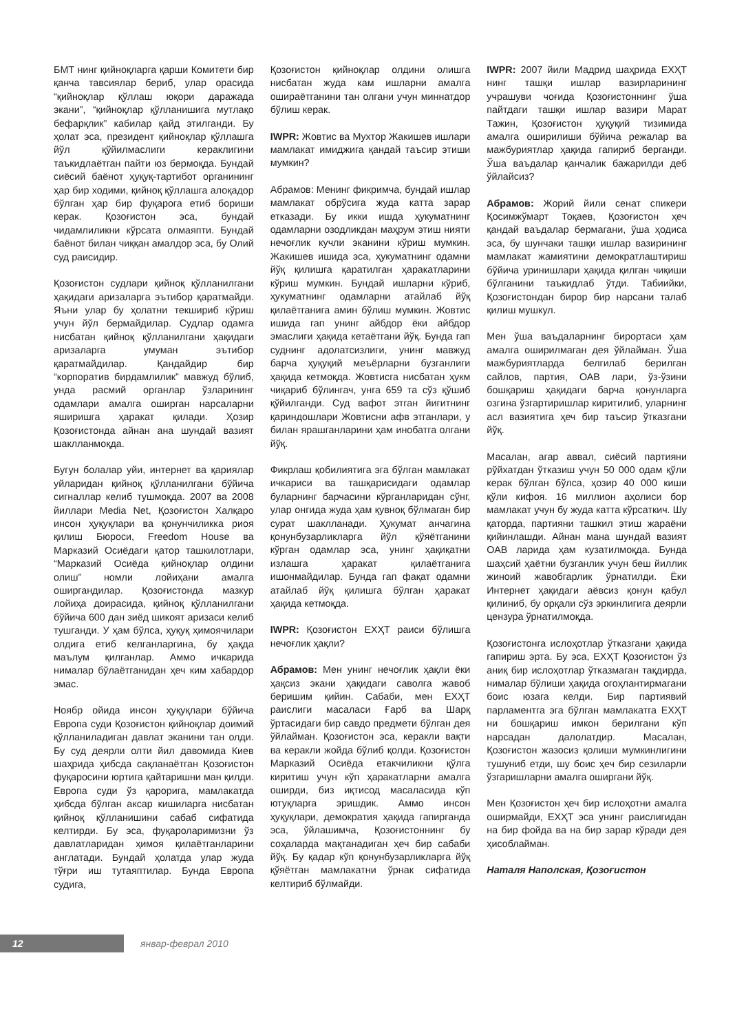БМТ нинг қийноқларга қарши Комитети бир қанча тавсиялар бериб, улар орасида “қийноқлар қўллаш юқори даражада экани”, “қийноқлар қўлланишига мутлақо бефарқлик” кабилар қайд этилганди. Бу ҳолат эса, президент қийноқлар қўллашга йўл қўйилмаслиги кераклигини таъкидлаётган пайти юз бермоқда. Бундай сиёсий баёнот ҳуқуқ-тартибот органининг ҳар бир ходими, қийноқ қўллашга алоқадор бўлган ҳар бир фуқарога етиб бориши керак. Қозоғистон эса, бундай чидамлиликни кўрсата олмаяпти. Бундай баёнот билан чиққан амалдор эса, бу Олий суд раисидир.
Қозоғистон судлари қийноқ қўлланилгани ҳақидаги аризаларга эътибор қаратмайди. Яъни улар бу ҳолатни текшириб кўриш учун йўл бермайдилар. Судлар одамга нисбатан қийноқ қўлланилгани ҳақидаги аризаларга умуман эътибор қаратмайдилар. Қандайдир бир “корпоратив бирдамлилик” мавжуд бўлиб, унда расмий органлар ўзларининг одамлари амалга оширган нарсаларни яширишга ҳаракат қилади. Ҳозир Қозоғистонда айнан ана шундай вазият шаклланмоқда.
Бугун болалар уйи, интернет ва қариялар уйларидан қийноқ қўлланилгани бўйича сигналлар келиб тушмоқда. 2007 ва 2008 йиллари Media Net, Қозоғистон Халқаро инсон ҳуқуқлари ва қонунчиликка риоя қилиш Бюроси, Freedom House ва Марказий Осиёдаги қатор ташкилотлари, “Марказий Осиёда қийноқлар олдини олиш” номли лойиҳани амалга оширгандилар. Қозоғистонда мазкур лойиҳа доирасида, қийноқ қўлланилгани бўйича 600 дан зиёд шикоят аризаси келиб тушганди. У ҳам бўлса, ҳуқуқ ҳимоячилари олдига етиб келганларгина, бу ҳақда маълум қилганлар. Аммо ичкарида нималар бўлаётганидан ҳеч ким хабардор эмас.
Ноябр ойида инсон ҳуқуқлари бўйича Европа суди Қозоғистон қийноқлар доимий қўлланиладиган давлат эканини тан олди. Бу суд деярли олти йил давомида Киев шаҳрида ҳибсда сақланаётган Қозоғистон фуқаросини юртига қайтаришни ман қилди. Европа суди ўз қарорига, мамлакатда ҳибсда бўлган аксар кишиларга нисбатан қийноқ қўлланишини сабаб сифатида келтирди. Бу эса, фуқароларимизни ўз давлатларидан ҳимоя қилаётганларини англатади. Бундай ҳолатда улар жуда тўғри иш тутаяптилар. Бунда Европа судига,
Қозоғистон қийноқлар олдини олишга нисбатан жуда кам ишларни амалга ошираётганини тан олгани учун миннатдор бўлиш керак.
IWPR: Жовтис ва Мухтор Жакишев ишлари мамлакат имиджига қандай таъсир этиши мумкин?
Абрамов: Менинг фикримча, бундай ишлар мамлакат обрўсига жуда катта зарар етказади. Бу икки ишда ҳукуматнинг одамларни озодликдан маҳрум этиш нияти нечоғлик кучли эканини кўриш мумкин. Жакишев ишида эса, ҳукуматнинг одамни йўқ қилишга қаратилган ҳаракатларини кўриш мумкин. Бундай ишларни кўриб, ҳукуматнинг одамларни атайлаб йўқ қилаётганига амин бўлиш мумкин. Жовтис ишида гап унинг айбдор ёки айбдор эмаслиги ҳақида кетаётгани йўқ. Бунда гап суднинг адолатсизлиги, унинг мавжуд барча ҳуқуқий меъёрларни бузганлиги ҳақида кетмоқда. Жовтисга нисбатан ҳукм чиқариб бўлингач, унга 659 та сўз қўшиб қўйилганди. Суд вафот этган йигитнинг қариндошлари Жовтисни афв этганлари, у билан ярашганларини ҳам инобатга олгани йўқ.
Фикрлаш қобилиятига эга бўлган мамлакат ичкариси ва ташқарисидаги одамлар буларнинг барчасини кўрганларидан сўнг, улар онгида жуда ҳам қувноқ бўлмаган бир сурат шаклланади. Ҳукумат анчагина қонунбузарликларга йўл қўяётганини кўрган одамлар эса, унинг ҳақиқатни излашга ҳаракат қилаётганига ишонмайдилар. Бунда гап фақат одамни атайлаб йўқ қилишга бўлган ҳаракат ҳақида кетмоқда.
IWPR: Қозоғистон ЕХҲТ раиси бўлишга нечоғлик ҳақли?
Абрамов: Мен унинг нечоғлик ҳақли ёки ҳақсиз экани ҳақидаги саволга жавоб беришим қийин. Сабаби, мен ЕХҲТ раислиги масаласи Ғарб ва Шарқ ўртасидаги бир савдо предмети бўлган дея ўйлайман. Қозоғистон эса, керакли вақти ва керакли жойда бўлиб қолди. Қозоғистон Марказий Осиёда етакчиликни қўлга киритиш учун кўп ҳаракатларни амалга оширди, биз иқтисод масаласида кўп ютуқларга эришдик. Аммо инсон ҳуқуқлари, демократия ҳақида гапирганда эса, ўйлашимча, Қозоғистоннинг бу соҳаларда мақтанадиган ҳеч бир сабаби йўқ. Бу қадар кўп қонунбузарликларга йўқ қўяётган мамлакатни ўрнак сифатида келтириб бўлмайди.
IWPR: 2007 йили Мадрид шаҳрида ЕХҲТ нинг ташқи ишлар вазирларининг учрашуви чоғида Қозоғистоннинг ўша пайтдаги ташқи ишлар вазири Марат Тажин, Қозоғистон ҳуқуқий тизимида амалга оширилиши бўйича режалар ва мажбуриятлар ҳақида гапириб берганди. Ўша ваъдалар қанчалик бажарилди деб ўйлайсиз?
Абрамов: Жорий йили сенат спикери Қосимжўмарт Тоқаев, Қозоғистон ҳеч қандай ваъдалар бермагани, ўша ҳодиса эса, бу шунчаки ташқи ишлар вазирининг мамлакат жамиятини демократлаштириш бўйича уринишлари ҳақида қилган чиқиши бўлганини таъкидлаб ўтди. Табиийки, Қозоғистондан бирор бир нарсани талаб қилиш мушкул.
Мен ўша ваъдаларнинг бирортаси ҳам амалга оширилмаган дея ўйлайман. Ўша мажбуриятларда белгилаб берилган сайлов, партия, ОАВ лари, ўз-ўзини бошқариш ҳақидаги барча қонунларга озгина ўзгартиришлар киритилиб, уларнинг асл вазиятига ҳеч бир таъсир ўтказгани йўқ.
Масалан, агар аввал, сиёсий партияни рўйхатдан ўтказиш учун 50 000 одам қўли керак бўлган бўлса, ҳозир 40 000 киши қўли кифоя. 16 миллион аҳолиси бор мамлакат учун бу жуда катта кўрсаткич. Шу қаторда, партияни ташкил этиш жараёни қийинлашди. Айнан мана шундай вазият ОАВ ларида ҳам кузатилмоқда. Бунда шаҳсий ҳаётни бузганлик учун беш йиллик жиноий жавобгарлик ўрнатилди. Ёки Интернет ҳақидаги аёвсиз қонун қабул қилиниб, бу орқали сўз эркинлигига деярли цензура ўрнатилмоқда.
Қозоғистонга ислоҳотлар ўтказгани ҳақида гапириш эрта. Бу эса, ЕХҲТ Қозоғистон ўз аниқ бир ислоҳотлар ўтказмаган тақдирда, нималар бўлиши ҳақида огоҳлантирмагани боис юзага келди. Бир партиявий парламентга эга бўлган мамлакатга ЕХҲТ ни бошқариш имкон берилгани кўп нарсадан далолатдир. Масалан, Қозоғистон жазосиз қолиши мумкинлигини тушуниб етди, шу боис ҳеч бир сезиларли ўзгаришларни амалга оширгани йўқ.
Мен Қозоғистон ҳеч бир ислоҳотни амалга оширмайди, ЕХҲТ эса унинг раислигидан на бир фойда ва на бир зарар кўради дея ҳисоблайман.
Наталя Наполская, Қозоғистон
12
январ-феврал 2010